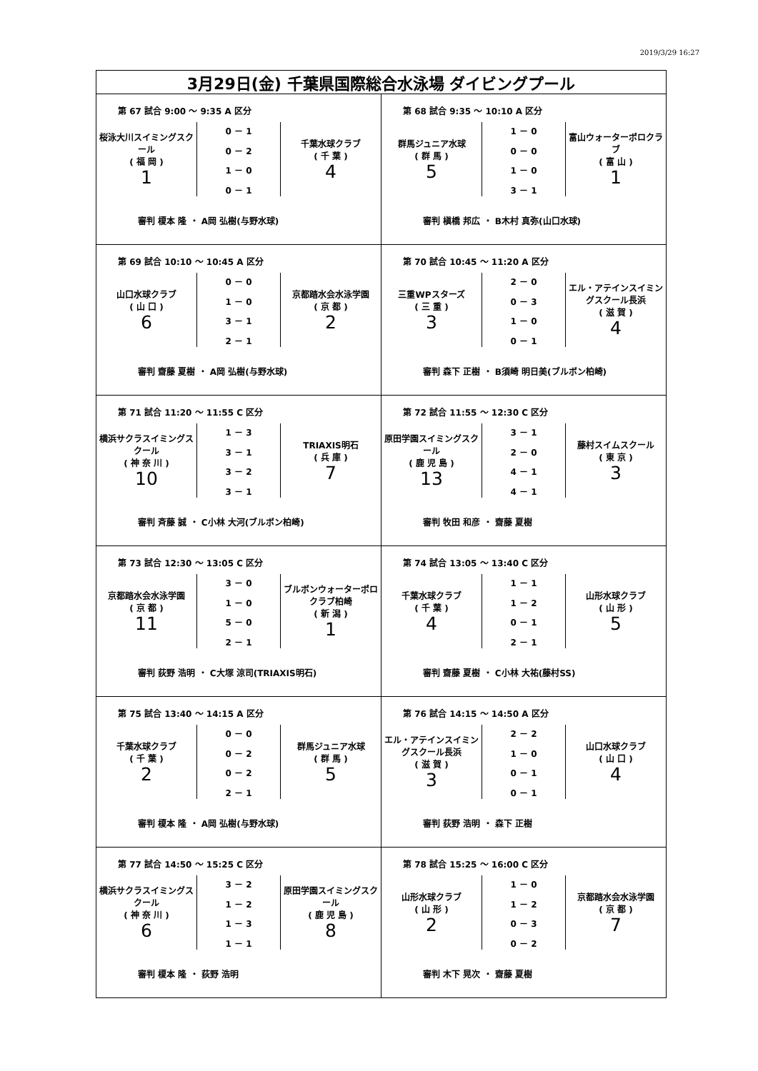2019/3/29 16:27
| 3月29日(金) 千葉県国際総合水泳場 ダイビングプール | |
| 第 67 試合 9:00 ～ 9:35 A 区分 桜泳大川スイミングスクール ( 福 岡 ) 1 0 － 1 0 － 2 1 － 0 0 － 1 千葉水球クラブ ( 千 葉 ) 4 審判 榎本 隆 ・ A岡 弘樹(与野水球) | 第 68 試合 9:35 ～ 10:10 A 区分 群馬ジュニア水球 ( 群 馬 ) 5 1 － 0 0 － 0 1 － 0 3 － 1 富山ウォーターポロクラブ ( 富 山 ) 1 審判 槇橋 邦広 ・ B木村 真弥(山口水球) |
| 第 69 試合 10:10 ～ 10:45 A 区分 山口水球クラブ ( 山 口 ) 6 0 － 0 1 － 0 3 － 1 2 － 1 京都踏水会水泳学園 ( 京 都 ) 2 審判 齋藤 夏樹 ・ A岡 弘樹(与野水球) | 第 70 試合 10:45 ～ 11:20 A 区分 三重WPスターズ ( 三 重 ) 3 2 － 0 0 － 3 1 － 0 0 － 1 エル・アテインスイミングスクール長浜 ( 滋 賀 ) 4 審判 森下 正樹 ・ B須崎 明日美(ブルボン柏崎) |
| 第 71 試合 11:20 ～ 11:55 C 区分 横浜サクラスイミングスクール ( 神 奈 川 ) 10 1 － 3 3 － 1 3 － 2 3 － 1 TRIAXIS明石 ( 兵 庫 ) 7 審判 斉藤 誠 ・ C小林 大河(ブルボン柏崎) | 第 72 試合 11:55 ～ 12:30 C 区分 原田学園スイミングスクール ( 鹿 児 島 ) 13 3 － 1 2 － 0 4 － 1 4 － 1 藤村スイムスクール ( 東 京 ) 3 審判 牧田 和彦 ・ 齋藤 夏樹 |
| 第 73 試合 12:30 ～ 13:05 C 区分 京都踏水会水泳学園 ( 京 都 ) 11 3 － 0 1 － 0 5 － 0 2 － 1 ブルボンウォーターポロクラブ柏崎 ( 新 潟 ) 1 審判 荻野 浩明 ・ C大塚 涼司(TRIAXIS明石) | 第 74 試合 13:05 ～ 13:40 C 区分 千葉水球クラブ ( 千 葉 ) 4 1 － 1 1 － 2 0 － 1 2 － 1 山形水球クラブ ( 山 形 ) 5 審判 齋藤 夏樹 ・ C小林 大祐(藤村SS) |
| 第 75 試合 13:40 ～ 14:15 A 区分 千葉水球クラブ ( 千 葉 ) 2 0 － 0 0 － 2 0 － 2 2 － 1 群馬ジュニア水球 ( 群 馬 ) 5 審判 榎本 隆 ・ A岡 弘樹(与野水球) | 第 76 試合 14:15 ～ 14:50 A 区分 エル・アテインスイミングスクール長浜 ( 滋 賀 ) 3 2 － 2 1 － 0 0 － 1 0 － 1 山口水球クラブ ( 山 口 ) 4 審判 荻野 浩明 ・ 森下 正樹 |
| 第 77 試合 14:50 ～ 15:25 C 区分 横浜サクラスイミングスクール ( 神 奈 川 ) 6 3 － 2 1 － 2 1 － 3 1 － 1 原田学園スイミングスクール ( 鹿 児 島 ) 8 審判 榎本 隆 ・ 荻野 浩明 | 第 78 試合 15:25 ～ 16:00 C 区分 山形水球クラブ ( 山 形 ) 2 1 － 0 1 － 2 0 － 3 0 － 2 京都踏水会水泳学園 ( 京 都 ) 7 審判 木下 晃次 ・ 齋藤 夏樹 |